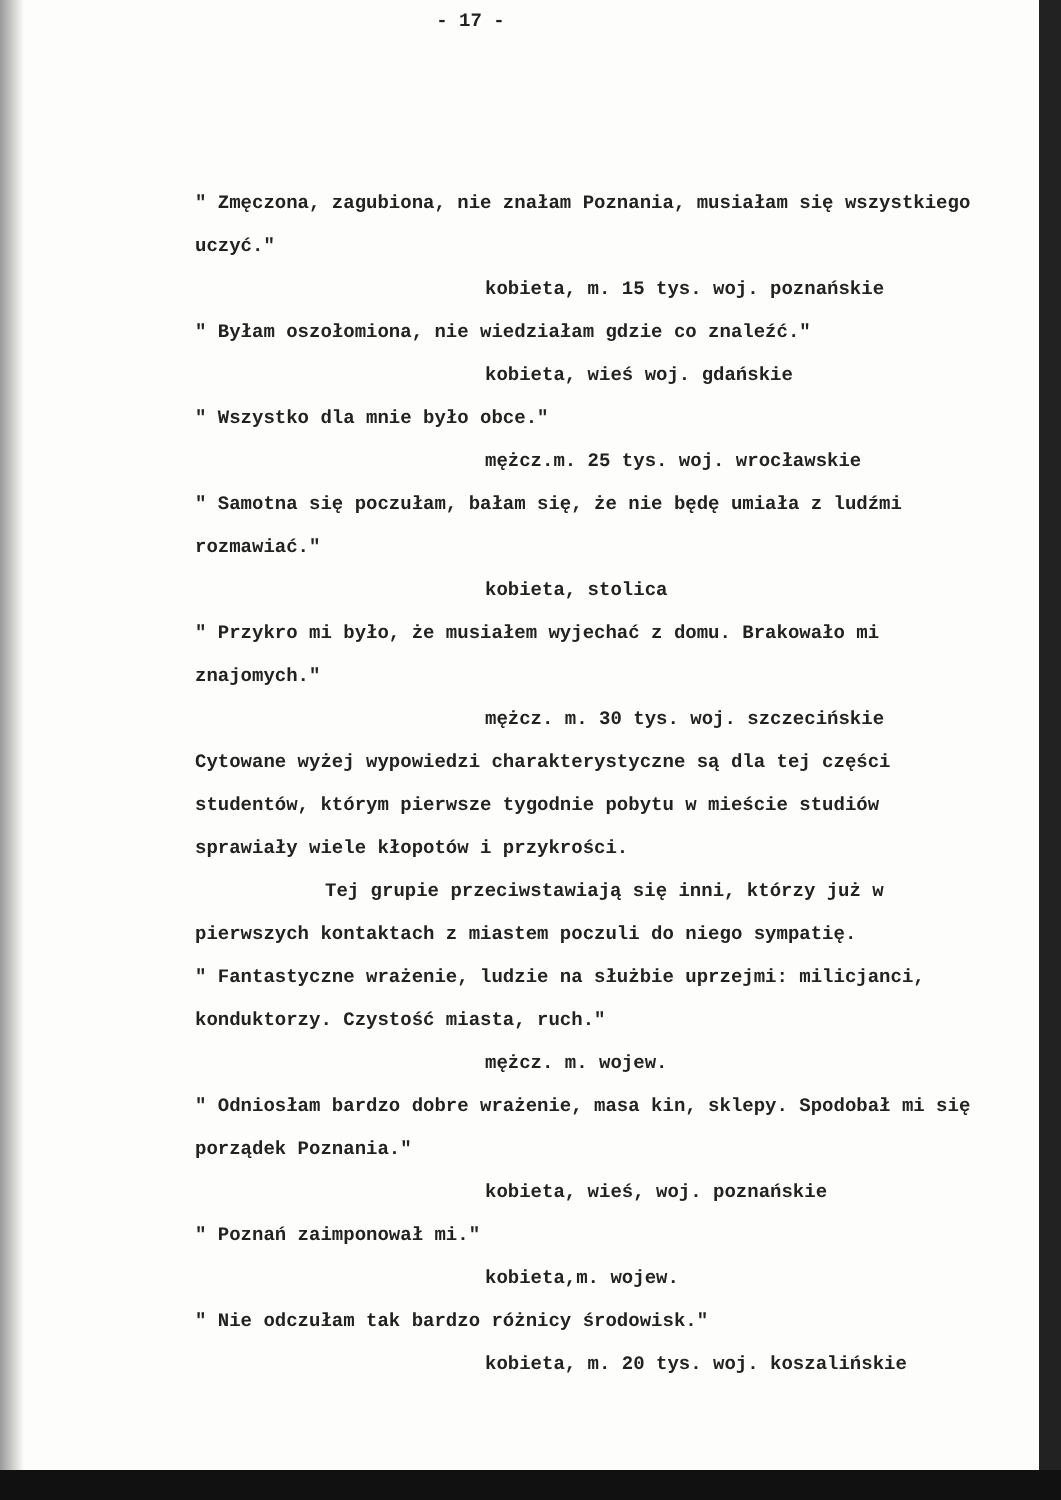- 17 -
" Zmęczona, zagubiona, nie znałam Poznania, musiałam się wszystkiego uczyć."
kobieta, m. 15 tys. woj. poznańskie
" Byłam oszołomiona, nie wiedziałam gdzie co znaleźć."
kobieta, wieś woj. gdańskie
" Wszystko dla mnie było obce."
mężcz.m. 25 tys. woj. wrocławskie
" Samotna się poczułam, bałam się, że nie będę umiała z ludźmi rozmawiać."
kobieta, stolica
" Przykro mi było, że musiałem wyjechać z domu. Brakowało mi znajomych."
mężcz. m. 30 tys. woj. szczecińskie
Cytowane wyżej wypowiedzi charakterystyczne są dla tej części studentów, którym pierwsze tygodnie pobytu w mieście studiów sprawiały wiele kłopotów i przykrości.
Tej grupie przeciwstawiają się inni, którzy już w pierwszych kontaktach z miastem poczuli do niego sympatię.
" Fantastyczne wrażenie, ludzie na służbie uprzejmi: milicjanci, konduktorzy. Czystość miasta, ruch."
mężcz. m. wojew.
" Odniosłam bardzo dobre wrażenie, masa kin, sklepy. Spodobał mi się porządek Poznania."
kobieta, wieś, woj. poznańskie
" Poznań zaimponował mi."
kobieta,m. wojew.
" Nie odczułam tak bardzo różnicy środowisk."
kobieta, m. 20 tys. woj. koszalińskie